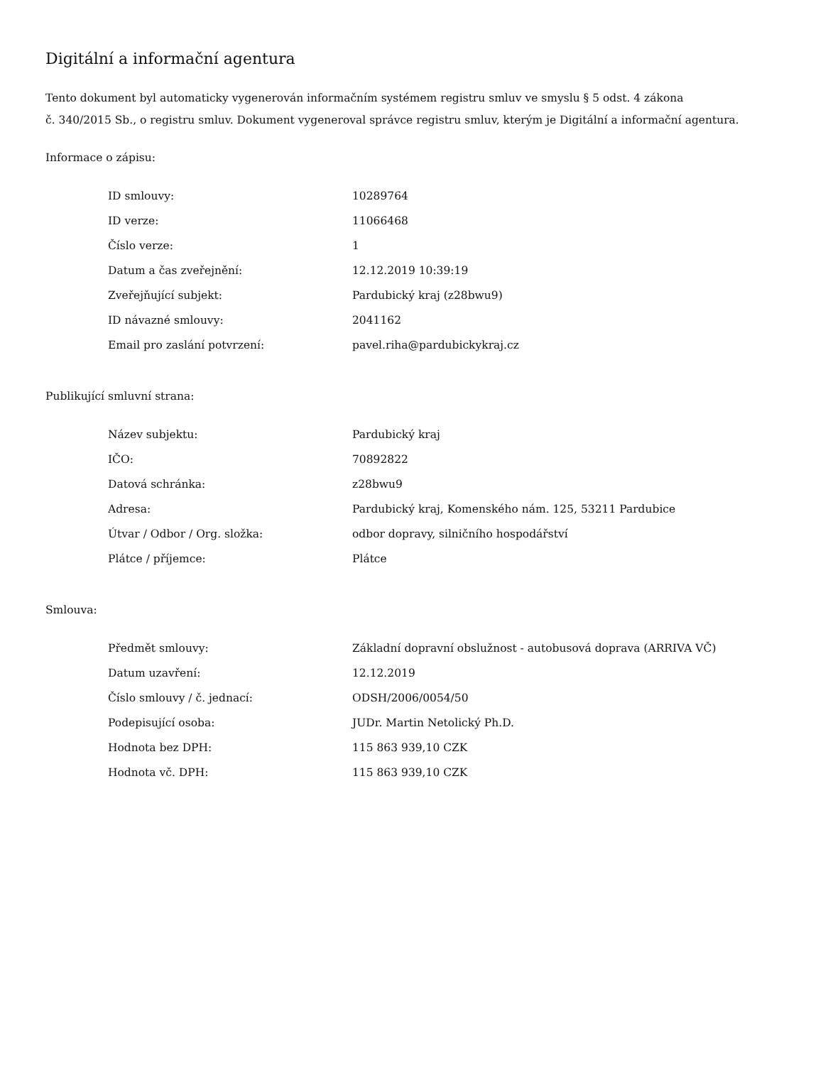Digitální a informační agentura
Tento dokument byl automaticky vygenerován informačním systémem registru smluv ve smyslu § 5 odst. 4 zákona
č. 340/2015 Sb., o registru smluv. Dokument vygeneroval správce registru smluv, kterým je Digitální a informační agentura.
Informace o zápisu:
| ID smlouvy: | 10289764 |
| ID verze: | 11066468 |
| Číslo verze: | 1 |
| Datum a čas zveřejnění: | 12.12.2019 10:39:19 |
| Zveřejňující subjekt: | Pardubický kraj (z28bwu9) |
| ID návazné smlouvy: | 2041162 |
| Email pro zaslání potvrzení: | pavel.riha@pardubickykraj.cz |
Publikující smluvní strana:
| Název subjektu: | Pardubický kraj |
| IČO: | 70892822 |
| Datová schránka: | z28bwu9 |
| Adresa: | Pardubický kraj, Komenského nám. 125, 53211 Pardubice |
| Útvar / Odbor / Org. složka: | odbor dopravy, silničního hospodářství |
| Plátce / příjemce: | Plátce |
Smlouva:
| Předmět smlouvy: | Základní dopravní obslužnost - autobusová doprava (ARRIVA VČ) |
| Datum uzavření: | 12.12.2019 |
| Číslo smlouvy / č. jednací: | ODSH/2006/0054/50 |
| Podepisující osoba: | JUDr. Martin Netolický Ph.D. |
| Hodnota bez DPH: | 115 863 939,10 CZK |
| Hodnota vč. DPH: | 115 863 939,10 CZK |